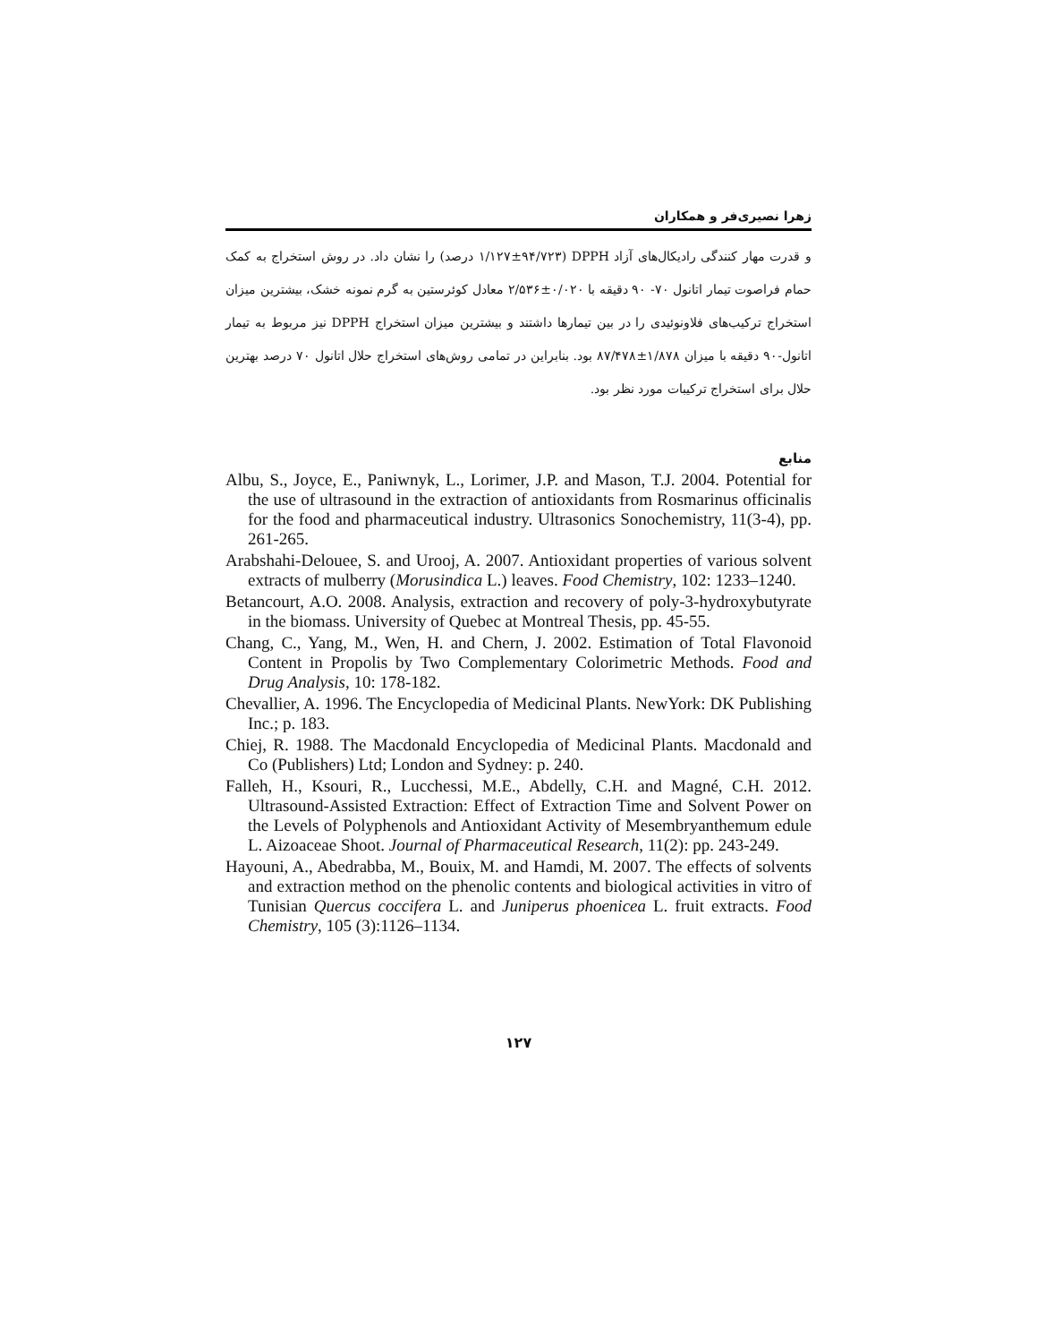زهرا نصیری‌فر و همکاران
و قدرت مهار کنندگی رادیکال‌های آزاد DPPH (۱/۱۲۷±۹۴/۷۲۳ درصد) را نشان داد. در روش استخراج به کمک حمام فراصوت تیمار اتانول ۷۰- ۹۰ دقیقه با ۰/۰۲۰±۲/۵۳۶ معادل کوئرستین به گرم نمونه خشک، بیشترین میزان استخراج ترکیب‌های فلاونوئیدی را در بین تیمارها داشتند و بیشترین میزان استخراج DPPH نیز مربوط به تیمار اتانول-۹۰ دقیقه با میزان ۱/۸۷۸±۸۷/۴۷۸ بود. بنابراین در تمامی روش‌های استخراج حلال اتانول ۷۰ درصد بهترین حلال برای استخراج ترکیبات مورد نظر بود.
منابع
Albu, S., Joyce, E., Paniwnyk, L., Lorimer, J.P. and Mason, T.J. 2004. Potential for the use of ultrasound in the extraction of antioxidants from Rosmarinus officinalis for the food and pharmaceutical industry. Ultrasonics Sonochemistry, 11(3-4), pp. 261-265.
Arabshahi-Delouee, S. and Urooj, A. 2007. Antioxidant properties of various solvent extracts of mulberry (Morusindica L.) leaves. Food Chemistry, 102: 1233–1240.
Betancourt, A.O. 2008. Analysis, extraction and recovery of poly-3-hydroxybutyrate in the biomass. University of Quebec at Montreal Thesis, pp. 45-55.
Chang, C., Yang, M., Wen, H. and Chern, J. 2002. Estimation of Total Flavonoid Content in Propolis by Two Complementary Colorimetric Methods. Food and Drug Analysis, 10: 178-182.
Chevallier, A. 1996. The Encyclopedia of Medicinal Plants. NewYork: DK Publishing Inc.; p. 183.
Chiej, R. 1988. The Macdonald Encyclopedia of Medicinal Plants. Macdonald and Co (Publishers) Ltd; London and Sydney: p. 240.
Falleh, H., Ksouri, R., Lucchessi, M.E., Abdelly, C.H. and Magné, C.H. 2012. Ultrasound-Assisted Extraction: Effect of Extraction Time and Solvent Power on the Levels of Polyphenols and Antioxidant Activity of Mesembryanthemum edule L. Aizoaceae Shoot. Journal of Pharmaceutical Research, 11(2): pp. 243-249.
Hayouni, A., Abedrabba, M., Bouix, M. and Hamdi, M. 2007. The effects of solvents and extraction method on the phenolic contents and biological activities in vitro of Tunisian Quercus coccifera L. and Juniperus phoenicea L. fruit extracts. Food Chemistry, 105 (3):1126–1134.
۱۲۷